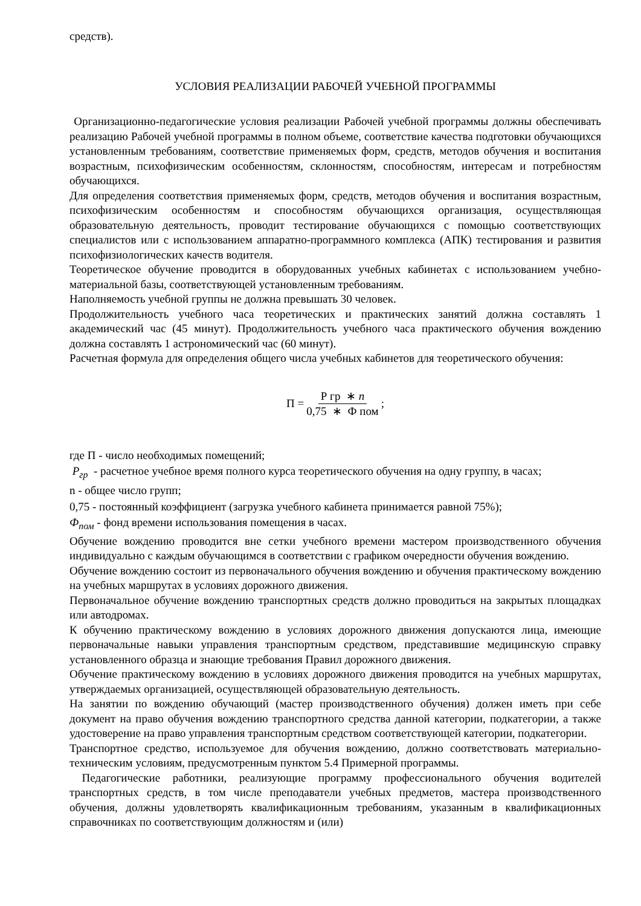средств).
УСЛОВИЯ РЕАЛИЗАЦИИ РАБОЧЕЙ УЧЕБНОЙ ПРОГРАММЫ
Организационно-педагогические условия реализации Рабочей учебной программы должны обеспечивать реализацию Рабочей учебной программы в полном объеме, соответствие качества подготовки обучающихся установленным требованиям, соответствие применяемых форм, средств, методов обучения и воспитания возрастным, психофизическим особенностям, склонностям, способностям, интересам и потребностям обучающихся.
Для определения соответствия применяемых форм, средств, методов обучения и воспитания возрастным, психофизическим особенностям и способностям обучающихся организация, осуществляющая образовательную деятельность, проводит тестирование обучающихся с помощью соответствующих специалистов или с использованием аппаратно-программного комплекса (АПК) тестирования и развития психофизиологических качеств водителя.
Теоретическое обучение проводится в оборудованных учебных кабинетах с использованием учебно-материальной базы, соответствующей установленным требованиям.
Наполняемость учебной группы не должна превышать 30 человек.
Продолжительность учебного часа теоретических и практических занятий должна составлять 1 академический час (45 минут). Продолжительность учебного часа практического обучения вождению должна составлять 1 астрономический час (60 минут).
Расчетная формула для определения общего числа учебных кабинетов для теоретического обучения:
П = Р гр ∗ n 0,75 ∗ Ф пом;
где П - число необходимых помещений;
P<sub>гр</sub> - расчетное учебное время полного курса теоретического обучения на одну группу, в часах;
n - общее число групп;
0,75 - постоянный коэффициент (загрузка учебного кабинета принимается равной 75%);
Ф<sub>пом</sub> - фонд времени использования помещения в часах.
Обучение вождению проводится вне сетки учебного времени мастером производственного обучения индивидуально с каждым обучающимся в соответствии с графиком очередности обучения вождению.
Обучение вождению состоит из первоначального обучения вождению и обучения практическому вождению на учебных маршрутах в условиях дорожного движения.
Первоначальное обучение вождению транспортных средств должно проводиться на закрытых площадках или автодромах.
К обучению практическому вождению в условиях дорожного движения допускаются лица, имеющие первоначальные навыки управления транспортным средством, представившие медицинскую справку установленного образца и знающие требования Правил дорожного движения.
Обучение практическому вождению в условиях дорожного движения проводится на учебных маршрутах, утверждаемых организацией, осуществляющей образовательную деятельность.
На занятии по вождению обучающий (мастер производственного обучения) должен иметь при себе документ на право обучения вождению транспортного средства данной категории, подкатегории, а также удостоверение на право управления транспортным средством соответствующей категории, подкатегории.
Транспортное средство, используемое для обучения вождению, должно соответствовать материально-техническим условиям, предусмотренным пунктом 5.4 Примерной программы.
Педагогические работники, реализующие программу профессионального обучения водителей транспортных средств, в том числе преподаватели учебных предметов, мастера производственного обучения, должны удовлетворять квалификационным требованиям, указанным в квалификационных справочниках по соответствующим должностям и (или)